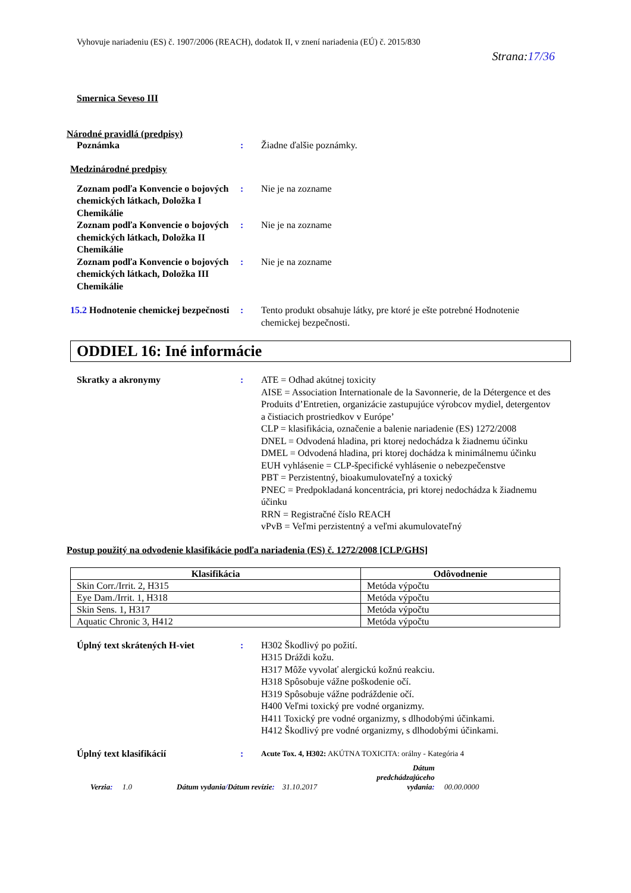Vyhovuje nariadeniu (ES) č. 1907/2006 (REACH), dodatok II, v znení nariadenia (EÚ) č. 2015/830
Strana:17/36
Smernica Seveso III
Národné pravidlá (predpisy)
Poznámka : Žiadne ďalšie poznámky.
Medzinárodné predpisy
Zoznam podľa Konvencie o bojových chemických látkach, Doložka I Chemikálie
: Nie je na zozname
Zoznam podľa Konvencie o bojových chemických látkach, Doložka II Chemikálie
: Nie je na zozname
Zoznam podľa Konvencie o bojových chemických látkach, Doložka III Chemikálie
: Nie je na zozname
15.2 Hodnotenie chemickej bezpečnosti
: Tento produkt obsahuje látky, pre ktoré je ešte potrebné Hodnotenie chemickej bezpečnosti.
ODDIEL 16: Iné informácie
Skratky a akronymy : ATE = Odhad akútnej toxicity
AISE = Association Internationale de la Savonnerie, de la Détergence et des Produits d’Entretien, organizácie zastupujúce výrobcov mydiel, detergentov a čistiacich prostriedkov v Európe’
CLP = klasifikácia, označenie a balenie nariadenie (ES) 1272/2008
DNEL = Odvodená hladina, pri ktorej nedochádza k žiadnemu účinku
DMEL = Odvodená hladina, pri ktorej dochádza k minimálnemu účinku
EUH vyhlásenie = CLP-špecifické vyhlásenie o nebezpečenstve
PBT = Perzistentný, bioakumulovateľný a toxický
PNEC = Predpokladaná koncentrácia, pri ktorej nedochádza k žiadnemu účinku
RRN = Registračné číslo REACH
vPvB = Veľmi perzistentný a veľmi akumulovateľný
Postup použitý na odvodenie klasifikácie podľa nariadenia (ES) č. 1272/2008 [CLP/GHS]
| Klasifikácia | Odôvodnenie |
| --- | --- |
| Skin Corr./Irrit. 2, H315 | Metóda výpočtu |
| Eye Dam./Irrit. 1, H318 | Metóda výpočtu |
| Skin Sens. 1, H317 | Metóda výpočtu |
| Aquatic Chronic 3, H412 | Metóda výpočtu |
Úplný text skrátených H-viet : H302 Škodlivý po požití.
H315 Dráždi kožu.
H317 Môže vyvolať alergickú kožnú reakciu.
H318 Spôsobuje vážne poškodenie očí.
H319 Spôsobuje vážne podráždenie očí.
H400 Veľmi toxický pre vodné organizmy.
H411 Toxický pre vodné organizmy, s dlhodobými účinkami.
H412 Škodlivý pre vodné organizmy, s dlhodobými účinkami.
Úplný text klasifikácií :
Acute Tox. 4, H302: AKÚTNA TOXICITA: orálny - Kategória 4
Verzia: 1.0 Dátum vydania/Dátum revízie: 31.10.2017 Dátum
predchádzajúceho
vydania: 00.00.0000